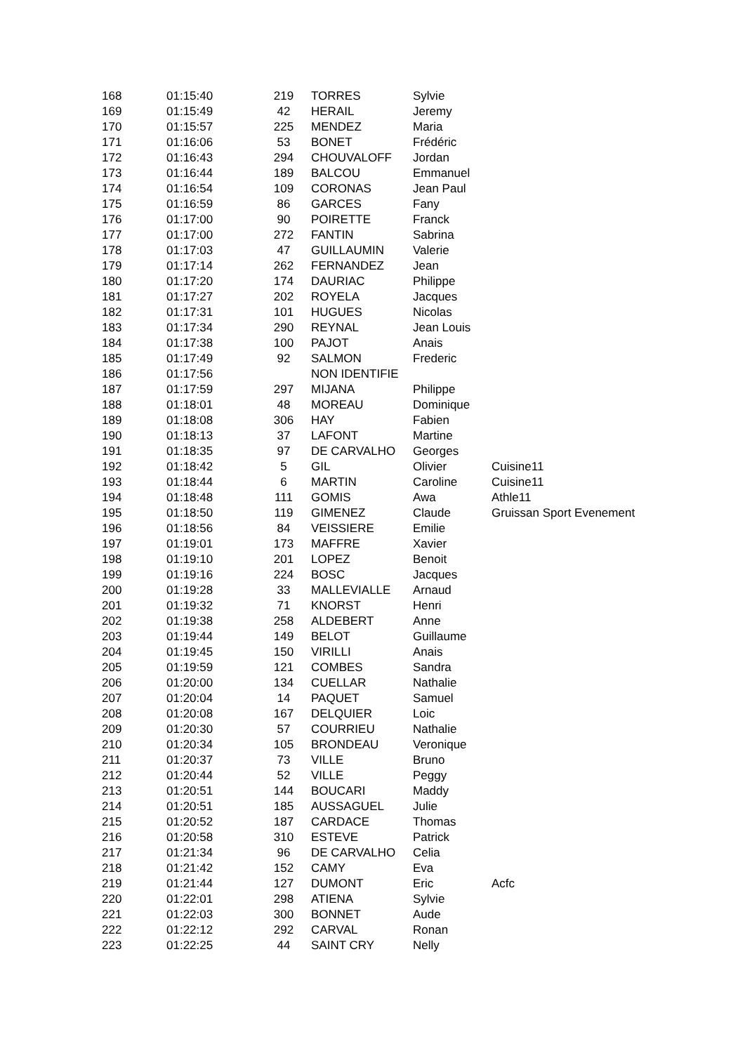| 168 | 01:15:40 | 219 | TORRES | Sylvie | |
| 169 | 01:15:49 | 42 | HERAIL | Jeremy | |
| 170 | 01:15:57 | 225 | MENDEZ | Maria | |
| 171 | 01:16:06 | 53 | BONET | Frédéric | |
| 172 | 01:16:43 | 294 | CHOUVALOFF | Jordan | |
| 173 | 01:16:44 | 189 | BALCOU | Emmanuel | |
| 174 | 01:16:54 | 109 | CORONAS | Jean Paul | |
| 175 | 01:16:59 | 86 | GARCES | Fany | |
| 176 | 01:17:00 | 90 | POIRETTE | Franck | |
| 177 | 01:17:00 | 272 | FANTIN | Sabrina | |
| 178 | 01:17:03 | 47 | GUILLAUMIN | Valerie | |
| 179 | 01:17:14 | 262 | FERNANDEZ | Jean | |
| 180 | 01:17:20 | 174 | DAURIAC | Philippe | |
| 181 | 01:17:27 | 202 | ROYELA | Jacques | |
| 182 | 01:17:31 | 101 | HUGUES | Nicolas | |
| 183 | 01:17:34 | 290 | REYNAL | Jean Louis | |
| 184 | 01:17:38 | 100 | PAJOT | Anais | |
| 185 | 01:17:49 | 92 | SALMON | Frederic | |
| 186 | 01:17:56 | | NON IDENTIFIE | | |
| 187 | 01:17:59 | 297 | MIJANA | Philippe | |
| 188 | 01:18:01 | 48 | MOREAU | Dominique | |
| 189 | 01:18:08 | 306 | HAY | Fabien | |
| 190 | 01:18:13 | 37 | LAFONT | Martine | |
| 191 | 01:18:35 | 97 | DE CARVALHO | Georges | |
| 192 | 01:18:42 | 5 | GIL | Olivier | Cuisine11 |
| 193 | 01:18:44 | 6 | MARTIN | Caroline | Cuisine11 |
| 194 | 01:18:48 | 111 | GOMIS | Awa | Athle11 |
| 195 | 01:18:50 | 119 | GIMENEZ | Claude | Gruissan Sport Evenement |
| 196 | 01:18:56 | 84 | VEISSIERE | Emilie | |
| 197 | 01:19:01 | 173 | MAFFRE | Xavier | |
| 198 | 01:19:10 | 201 | LOPEZ | Benoit | |
| 199 | 01:19:16 | 224 | BOSC | Jacques | |
| 200 | 01:19:28 | 33 | MALLEVIALLE | Arnaud | |
| 201 | 01:19:32 | 71 | KNORST | Henri | |
| 202 | 01:19:38 | 258 | ALDEBERT | Anne | |
| 203 | 01:19:44 | 149 | BELOT | Guillaume | |
| 204 | 01:19:45 | 150 | VIRILLI | Anais | |
| 205 | 01:19:59 | 121 | COMBES | Sandra | |
| 206 | 01:20:00 | 134 | CUELLAR | Nathalie | |
| 207 | 01:20:04 | 14 | PAQUET | Samuel | |
| 208 | 01:20:08 | 167 | DELQUIER | Loic | |
| 209 | 01:20:30 | 57 | COURRIEU | Nathalie | |
| 210 | 01:20:34 | 105 | BRONDEAU | Veronique | |
| 211 | 01:20:37 | 73 | VILLE | Bruno | |
| 212 | 01:20:44 | 52 | VILLE | Peggy | |
| 213 | 01:20:51 | 144 | BOUCARI | Maddy | |
| 214 | 01:20:51 | 185 | AUSSAGUEL | Julie | |
| 215 | 01:20:52 | 187 | CARDACE | Thomas | |
| 216 | 01:20:58 | 310 | ESTEVE | Patrick | |
| 217 | 01:21:34 | 96 | DE CARVALHO | Celia | |
| 218 | 01:21:42 | 152 | CAMY | Eva | |
| 219 | 01:21:44 | 127 | DUMONT | Eric | Acfc |
| 220 | 01:22:01 | 298 | ATIENA | Sylvie | |
| 221 | 01:22:03 | 300 | BONNET | Aude | |
| 222 | 01:22:12 | 292 | CARVAL | Ronan | |
| 223 | 01:22:25 | 44 | SAINT CRY | Nelly | |